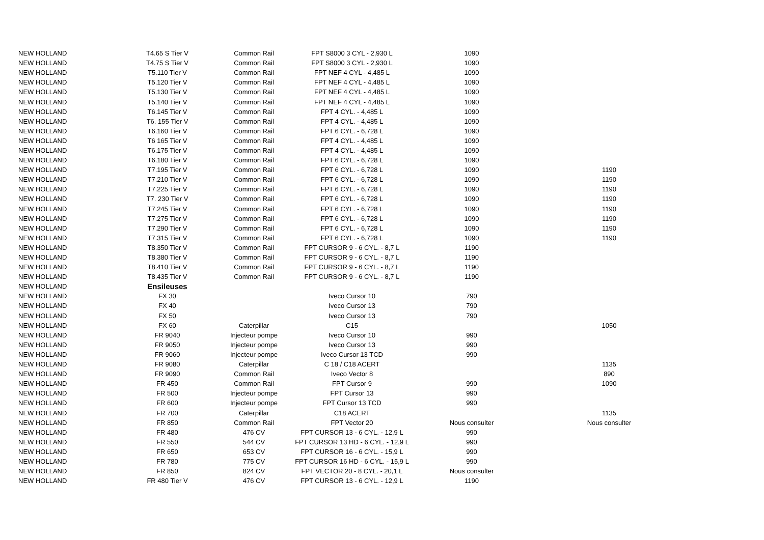| NEW HOLLAND | T4.65 S Tier V | Common Rail | FPT S8000 3 CYL - 2,930 L | 1090 | |
| NEW HOLLAND | T4.75 S Tier V | Common Rail | FPT S8000 3 CYL - 2,930 L | 1090 | |
| NEW HOLLAND | T5.110 Tier V | Common Rail | FPT NEF 4 CYL - 4,485 L | 1090 | |
| NEW HOLLAND | T5.120 Tier V | Common Rail | FPT NEF 4 CYL - 4,485 L | 1090 | |
| NEW HOLLAND | T5.130 Tier V | Common Rail | FPT NEF 4 CYL - 4,485 L | 1090 | |
| NEW HOLLAND | T5.140 Tier V | Common Rail | FPT NEF 4 CYL - 4,485 L | 1090 | |
| NEW HOLLAND | T6.145 Tier V | Common Rail | FPT 4 CYL. - 4,485 L | 1090 | |
| NEW HOLLAND | T6. 155 Tier V | Common Rail | FPT 4 CYL. - 4,485 L | 1090 | |
| NEW HOLLAND | T6.160 Tier V | Common Rail | FPT 6 CYL. - 6,728 L | 1090 | |
| NEW HOLLAND | T6 165 Tier V | Common Rail | FPT 4 CYL. - 4,485 L | 1090 | |
| NEW HOLLAND | T6.175 Tier V | Common Rail | FPT 4 CYL. - 4,485 L | 1090 | |
| NEW HOLLAND | T6.180 Tier V | Common Rail | FPT 6 CYL. - 6,728 L | 1090 | |
| NEW HOLLAND | T7.195 Tier V | Common Rail | FPT 6 CYL. - 6,728 L | 1090 | 1190 |
| NEW HOLLAND | T7.210 Tier V | Common Rail | FPT 6 CYL. - 6,728 L | 1090 | 1190 |
| NEW HOLLAND | T7.225 Tier V | Common Rail | FPT 6 CYL. - 6,728 L | 1090 | 1190 |
| NEW HOLLAND | T7. 230 Tier V | Common Rail | FPT 6 CYL. - 6,728 L | 1090 | 1190 |
| NEW HOLLAND | T7.245 Tier V | Common Rail | FPT 6 CYL. - 6,728 L | 1090 | 1190 |
| NEW HOLLAND | T7.275 Tier V | Common Rail | FPT 6 CYL. - 6,728 L | 1090 | 1190 |
| NEW HOLLAND | T7.290 Tier V | Common Rail | FPT 6 CYL. - 6,728 L | 1090 | 1190 |
| NEW HOLLAND | T7.315 Tier V | Common Rail | FPT 6 CYL. - 6,728 L | 1090 | 1190 |
| NEW HOLLAND | T8.350 Tier V | Common Rail | FPT CURSOR 9 - 6 CYL. - 8,7 L | 1190 | |
| NEW HOLLAND | T8.380 Tier V | Common Rail | FPT CURSOR 9 - 6 CYL. - 8,7 L | 1190 | |
| NEW HOLLAND | T8.410 Tier V | Common Rail | FPT CURSOR 9 - 6 CYL. - 8,7 L | 1190 | |
| NEW HOLLAND | T8.435 Tier V | Common Rail | FPT CURSOR 9 - 6 CYL. - 8,7 L | 1190 | |
| NEW HOLLAND | Ensileuses | | | | |
| NEW HOLLAND | FX 30 | | Iveco Cursor 10 | 790 | |
| NEW HOLLAND | FX 40 | | Iveco Cursor 13 | 790 | |
| NEW HOLLAND | FX 50 | | Iveco Cursor 13 | 790 | |
| NEW HOLLAND | FX 60 | Caterpillar | C15 | | 1050 |
| NEW HOLLAND | FR 9040 | Injecteur pompe | Iveco Cursor 10 | 990 | |
| NEW HOLLAND | FR 9050 | Injecteur pompe | Iveco Cursor 13 | 990 | |
| NEW HOLLAND | FR 9060 | Injecteur pompe | Iveco Cursor 13 TCD | 990 | |
| NEW HOLLAND | FR 9080 | Caterpillar | C 18 / C18 ACERT | | 1135 |
| NEW HOLLAND | FR 9090 | Common Rail | Iveco Vector 8 | | 890 |
| NEW HOLLAND | FR 450 | Common Rail | FPT Cursor 9 | 990 | 1090 |
| NEW HOLLAND | FR 500 | Injecteur pompe | FPT Cursor 13 | 990 | |
| NEW HOLLAND | FR 600 | Injecteur pompe | FPT Cursor 13 TCD | 990 | |
| NEW HOLLAND | FR 700 | Caterpillar | C18 ACERT | | 1135 |
| NEW HOLLAND | FR 850 | Common Rail | FPT Vector 20 | Nous consulter | Nous consulter |
| NEW HOLLAND | FR 480 | 476 CV | FPT CURSOR 13 - 6 CYL. - 12,9 L | 990 | |
| NEW HOLLAND | FR 550 | 544 CV | FPT CURSOR 13 HD - 6 CYL. - 12,9 L | 990 | |
| NEW HOLLAND | FR 650 | 653 CV | FPT CURSOR 16 - 6 CYL. - 15,9 L | 990 | |
| NEW HOLLAND | FR 780 | 775 CV | FPT CURSOR 16 HD - 6 CYL. - 15,9 L | 990 | |
| NEW HOLLAND | FR 850 | 824 CV | FPT VECTOR 20 - 8 CYL. - 20,1 L | Nous consulter | |
| NEW HOLLAND | FR 480 Tier V | 476 CV | FPT CURSOR 13 - 6 CYL. - 12,9 L | 1190 | |